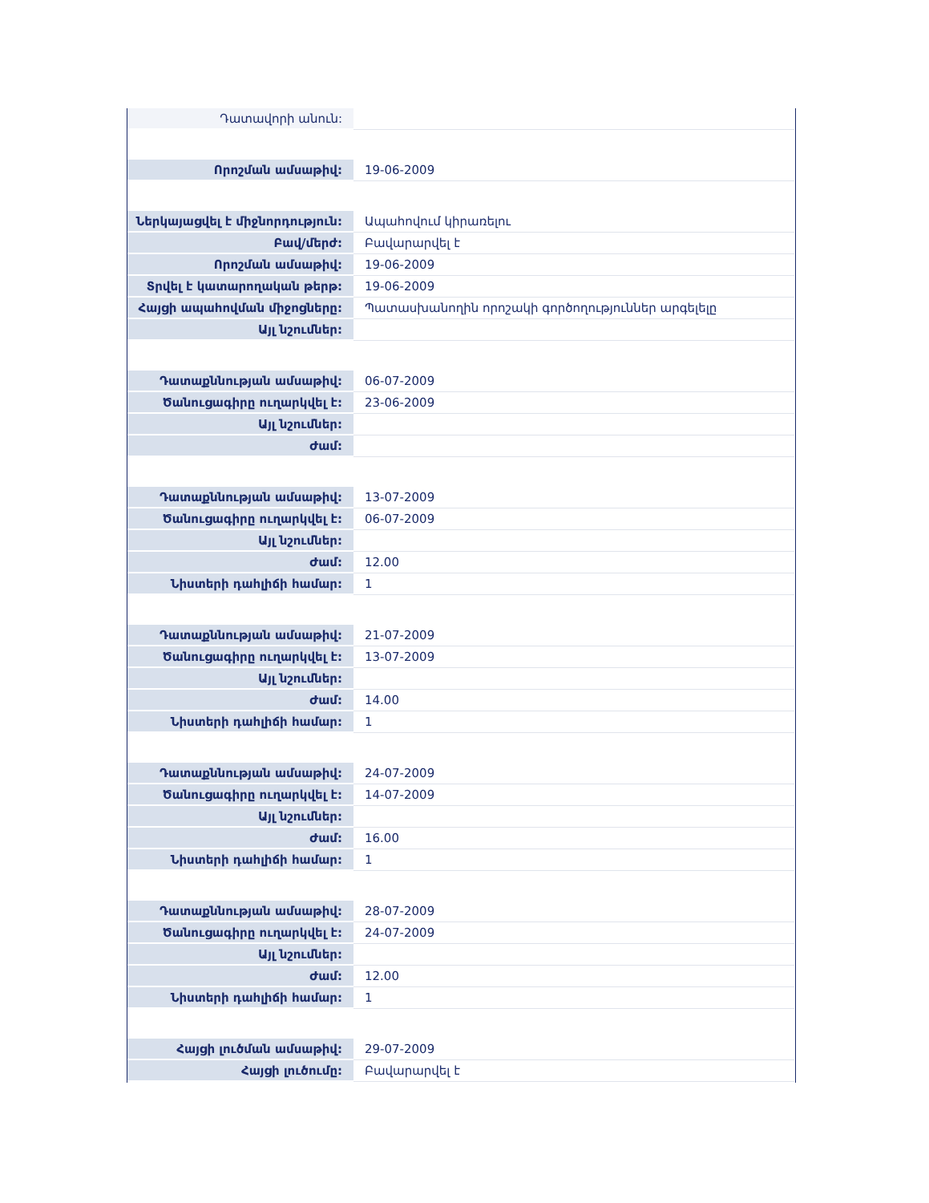| Դատավորի անուն: | |
| Որոշման ամսաթիվ: | 19-06-2009 |
| Ներկայացվել է միջնորդություն: | Ապահովում կիրառելու |
| Բավ/մերժ: | Բավարարվել է |
| Որոշման ամսաթիվ: | 19-06-2009 |
| Տրվել է կատարողական թերթ: | 19-06-2009 |
| Հայցի ապահովման միջոցները: | Պատասխանողին որոշակի գործողություններ արգելելը |
| Այլ նշումներ: | |
| Դատաքննության ամսաթիվ: | 06-07-2009 |
| Ծանուցագիրը ուղարկվել է: | 23-06-2009 |
| Այլ նշումներ: | |
| Ժամ: | |
| Դատաքննության ամսաթիվ: | 13-07-2009 |
| Ծանուցագիրը ուղարկվել է: | 06-07-2009 |
| Այլ նշումներ: | |
| Ժամ: | 12.00 |
| Նիստերի դահլիճի համար: | 1 |
| Դատաքննության ամսաթիվ: | 21-07-2009 |
| Ծանուցագիրը ուղարկվել է: | 13-07-2009 |
| Այլ նշումներ: | |
| Ժամ: | 14.00 |
| Նիստերի դահլիճի համար: | 1 |
| Դատաքննության ամսաթիվ: | 24-07-2009 |
| Ծանուցագիրը ուղարկվել է: | 14-07-2009 |
| Այլ նշումներ: | |
| Ժամ: | 16.00 |
| Նիստերի դահլիճի համար: | 1 |
| Դատաքննության ամսաթիվ: | 28-07-2009 |
| Ծանուցագիրը ուղարկվել է: | 24-07-2009 |
| Այլ նշումներ: | |
| Ժամ: | 12.00 |
| Նիստերի դահլիճի համար: | 1 |
| Հայցի լուծման ամսաթիվ: | 29-07-2009 |
| Հայցի լուծումը: | Բավարարվել է |